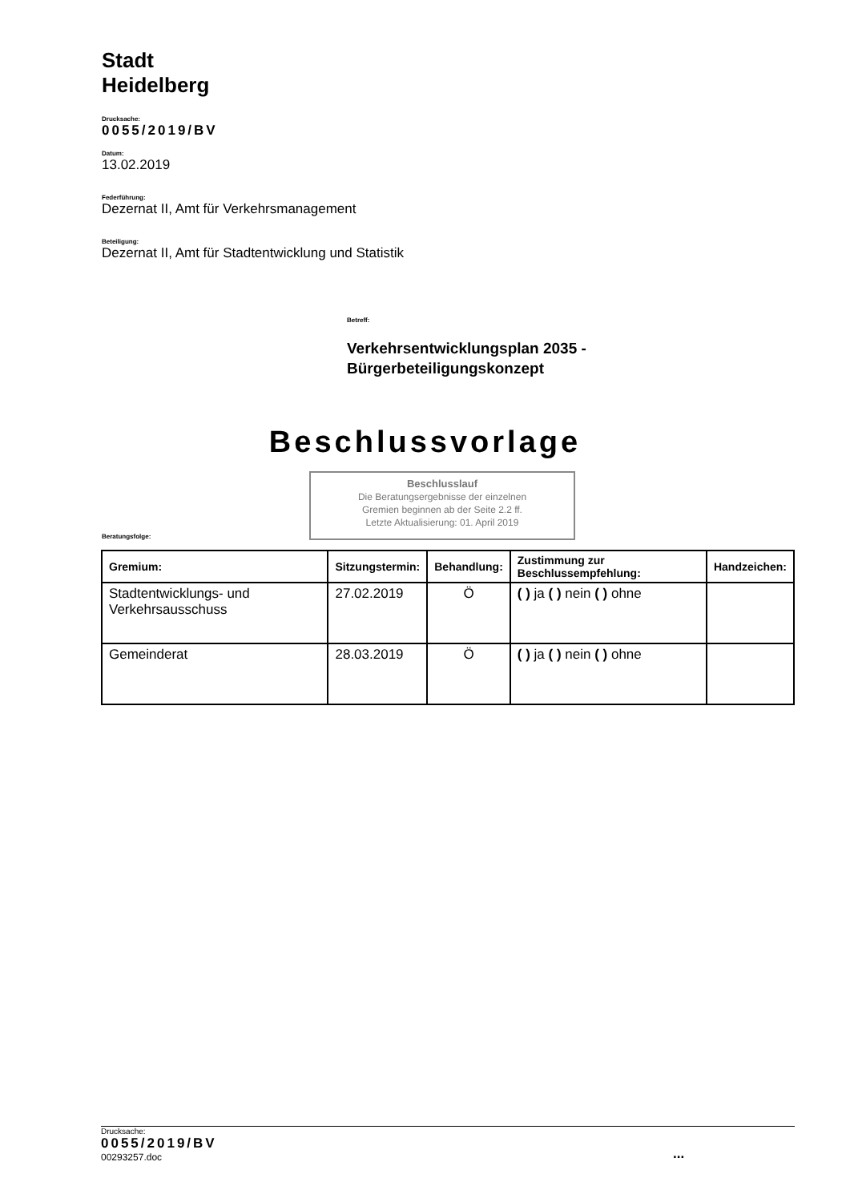Stadt
Heidelberg
Drucksache:
0055/2019/BV
Datum:
13.02.2019
Federführung:
Dezernat II, Amt für Verkehrsmanagement
Beteiligung:
Dezernat II, Amt für Stadtentwicklung und Statistik
Betreff:
Verkehrsentwicklungsplan 2035 -
Bürgerbeteiligungskonzept
Beschlussvorlage
Beschlusslauf
Die Beratungsergebnisse der einzelnen
Gremien beginnen ab der Seite 2.2 ff.
Letzte Aktualisierung: 01. April 2019
Beratungsfolge:
| Gremium: | Sitzungstermin: | Behandlung: | Zustimmung zur Beschlussempfehlung: | Handzeichen: |
| --- | --- | --- | --- | --- |
| Stadtentwicklungs- und Verkehrsausschuss | 27.02.2019 | Ö | ( ) ja ( ) nein ( ) ohne | |
| Gemeinderat | 28.03.2019 | Ö | ( ) ja ( ) nein ( ) ohne | |
Drucksache:
0055/2019/BV
00293257.doc
...